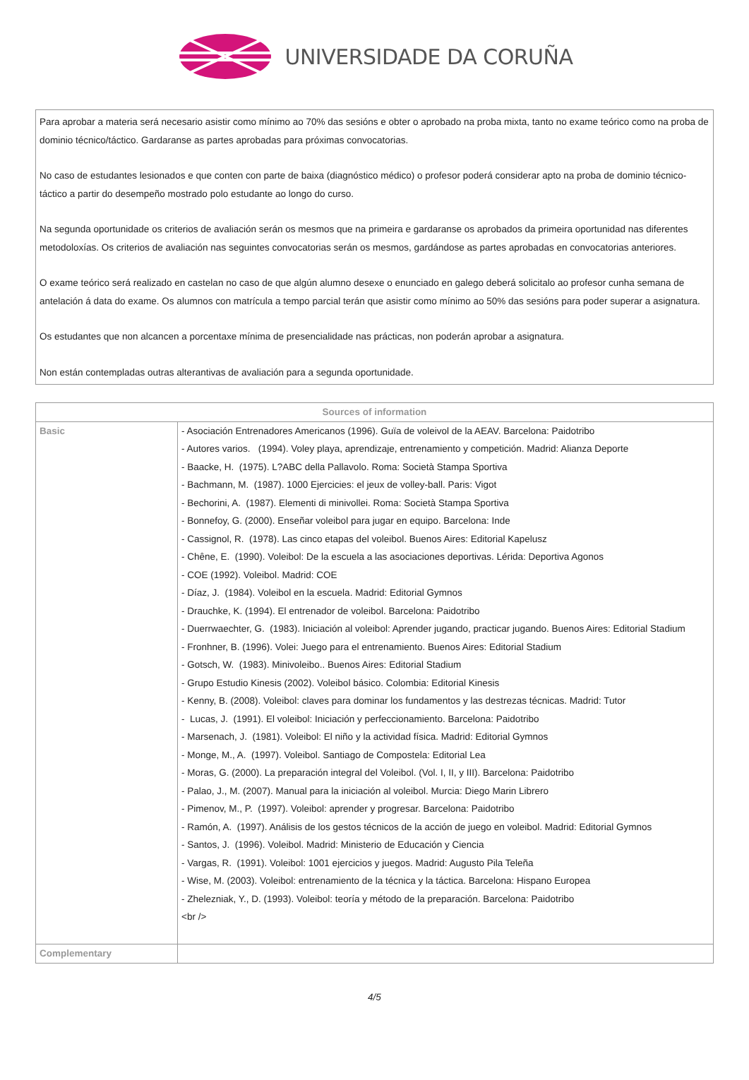UNIVERSIDADE DA CORUÑA
Para aprobar a materia será necesario asistir como mínimo ao 70% das sesións e obter o aprobado na proba mixta, tanto no exame teórico como na proba de dominio técnico/táctico. Gardaranse as partes aprobadas para próximas convocatorias.
No caso de estudantes lesionados e que conten con parte de baixa (diagnóstico médico) o profesor poderá considerar apto na proba de dominio técnico-táctico a partir do desempeño mostrado polo estudante ao longo do curso.
Na segunda oportunidade os criterios de avaliación serán os mesmos que na primeira e gardaranse os aprobados da primeira oportunidad nas diferentes metodoloxías. Os criterios de avaliación nas seguintes convocatorias serán os mesmos, gardándose as partes aprobadas en convocatorias anteriores.
O exame teórico será realizado en castelan no caso de que algún alumno desexe o enunciado en galego deberá solicitalo ao profesor cunha semana de antelación á data do exame. Os alumnos con matrícula a tempo parcial terán que asistir como mínimo ao 50% das sesións para poder superar a asignatura.
Os estudantes que non alcancen a porcentaxe mínima de presencialidade nas prácticas, non poderán aprobar a asignatura.
Non están contempladas outras alterantivas de avaliación para a segunda oportunidade.
| Sources of information | |
| --- | --- |
| Basic | - Asociación Entrenadores Americanos (1996). Guïa de voleivol de la AEAV. Barcelona: Paidotribo - Autores varios. (1994). Voley playa, aprendizaje, entrenamiento y competición. Madrid: Alianza Deporte - Baacke, H. (1975). L?ABC della Pallavolo. Roma: Società Stampa Sportiva - Bachmann, M. (1987). 1000 Ejercicies: el jeux de volley-ball. Paris: Vigot - Bechorini, A. (1987). Elementi di minivollei. Roma: Società Stampa Sportiva - Bonnefoy, G. (2000). Enseñar voleibol para jugar en equipo. Barcelona: Inde - Cassignol, R. (1978). Las cinco etapas del voleibol. Buenos Aires: Editorial Kapelusz - Chêne, E. (1990). Voleibol: De la escuela a las asociaciones deportivas. Lérida: Deportiva Agonos - COE (1992). Voleibol. Madrid: COE - Díaz, J. (1984). Voleibol en la escuela. Madrid: Editorial Gymnos - Drauchke, K. (1994). El entrenador de voleibol. Barcelona: Paidotribo - Duerrwaechter, G. (1983). Iniciación al voleibol: Aprender jugando, practicar jugando. Buenos Aires: Editorial Stadium - Fronhner, B. (1996). Volei: Juego para el entrenamiento. Buenos Aires: Editorial Stadium - Gotsch, W. (1983). Minivoleibo.. Buenos Aires: Editorial Stadium - Grupo Estudio Kinesis (2002). Voleibol básico. Colombia: Editorial Kinesis - Kenny, B. (2008). Voleibol: claves para dominar los fundamentos y las destrezas técnicas. Madrid: Tutor - Lucas, J. (1991). El voleibol: Iniciación y perfeccionamiento. Barcelona: Paidotribo - Marsenach, J. (1981). Voleibol: El niño y la actividad física. Madrid: Editorial Gymnos - Monge, M., A. (1997). Voleibol. Santiago de Compostela: Editorial Lea - Moras, G. (2000). La preparación integral del Voleibol. (Vol. I, II, y III). Barcelona: Paidotribo - Palao, J., M. (2007). Manual para la iniciación al voleibol. Murcia: Diego Marin Librero - Pimenov, M., P. (1997). Voleibol: aprender y progresar. Barcelona: Paidotribo - Ramón, A. (1997). Análisis de los gestos técnicos de la acción de juego en voleibol. Madrid: Editorial Gymnos - Santos, J. (1996). Voleibol. Madrid: Ministerio de Educación y Ciencia - Vargas, R. (1991). Voleibol: 1001 ejercicios y juegos. Madrid: Augusto Pila Teleña - Wise, M. (2003). Voleibol: entrenamiento de la técnica y la táctica. Barcelona: Hispano Europea - Zhelezniak, Y., D. (1993). Voleibol: teoría y método de la preparación. Barcelona: Paidotribo <br /> |
| Complementary | |
4/5